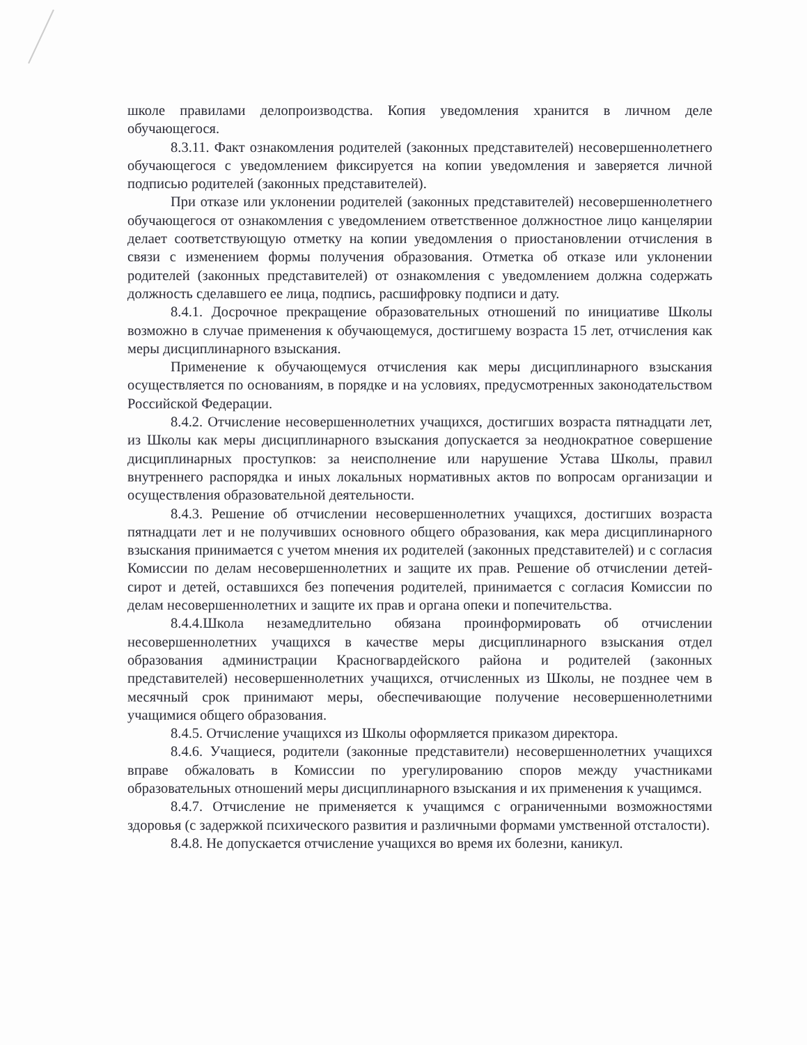школе правилами делопроизводства. Копия уведомления хранится в личном деле обучающегося.
8.3.11. Факт ознакомления родителей (законных представителей) несовершеннолетнего обучающегося с уведомлением фиксируется на копии уведомления и заверяется личной подписью родителей (законных представителей).
При отказе или уклонении родителей (законных представителей) несовершеннолетнего обучающегося от ознакомления с уведомлением ответственное должностное лицо канцелярии делает соответствующую отметку на копии уведомления о приостановлении отчисления в связи с изменением формы получения образования. Отметка об отказе или уклонении родителей (законных представителей) от ознакомления с уведомлением должна содержать должность сделавшего ее лица, подпись, расшифровку подписи и дату.
8.4.1. Досрочное прекращение образовательных отношений по инициативе Школы возможно в случае применения к обучающемуся, достигшему возраста 15 лет, отчисления как меры дисциплинарного взыскания.
Применение к обучающемуся отчисления как меры дисциплинарного взыскания осуществляется по основаниям, в порядке и на условиях, предусмотренных законодательством Российской Федерации.
8.4.2. Отчисление несовершеннолетних учащихся, достигших возраста пятнадцати лет, из Школы как меры дисциплинарного взыскания допускается за неоднократное совершение дисциплинарных проступков: за неисполнение или нарушение Устава Школы, правил внутреннего распорядка и иных локальных нормативных актов по вопросам организации и осуществления образовательной деятельности.
8.4.3. Решение об отчислении несовершеннолетних учащихся, достигших возраста пятнадцати лет и не получивших основного общего образования, как мера дисциплинарного взыскания принимается с учетом мнения их родителей (законных представителей) и с согласия Комиссии по делам несовершеннолетних и защите их прав. Решение об отчислении детей-сирот и детей, оставшихся без попечения родителей, принимается с согласия Комиссии по делам несовершеннолетних и защите их прав и органа опеки и попечительства.
8.4.4.Школа незамедлительно обязана проинформировать об отчислении несовершеннолетних учащихся в качестве меры дисциплинарного взыскания отдел образования администрации Красногвардейского района и родителей (законных представителей) несовершеннолетних учащихся, отчисленных из Школы, не позднее чем в месячный срок принимают меры, обеспечивающие получение несовершеннолетними учащимися общего образования.
8.4.5. Отчисление учащихся из Школы оформляется приказом директора.
8.4.6. Учащиеся, родители (законные представители) несовершеннолетних учащихся вправе обжаловать в Комиссии по урегулированию споров между участниками образовательных отношений меры дисциплинарного взыскания и их применения к учащимся.
8.4.7. Отчисление не применяется к учащимся с ограниченными возможностями здоровья (с задержкой психического развития и различными формами умственной отсталости).
8.4.8. Не допускается отчисление учащихся во время их болезни, каникул.